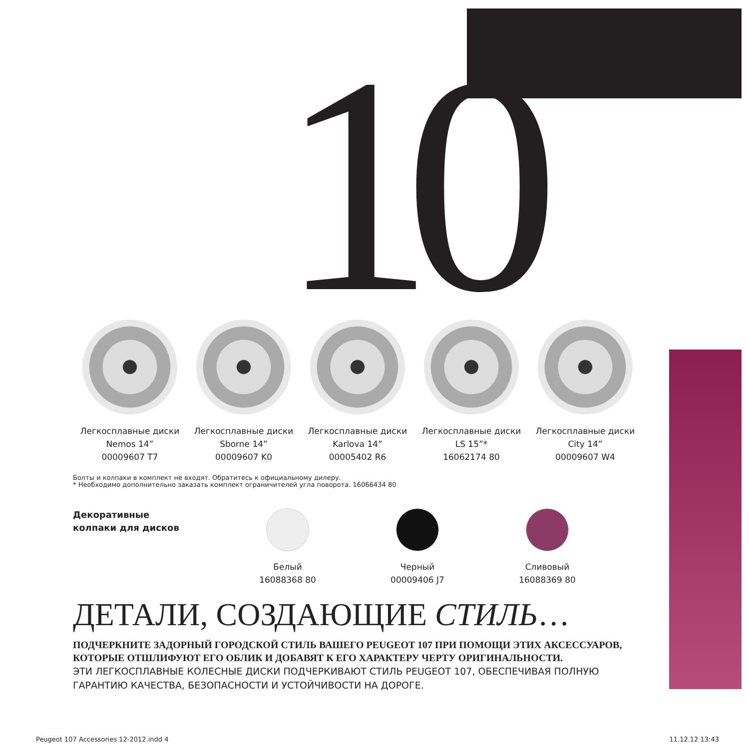10
Легкосплавные диски
Nemos 14”
00009607 T7
Легкосплавные диски
Sborne 14”
00009607 K0
Легкосплавные диски
Karlova 14”
00005402 R6
Легкосплавные диски
LS 15”*
16062174 80
Легкосплавные диски
City 14”
00009607 W4
Болты и колпаки в комплект не входят. Обратитесь к официальному дилеру.
* Необходимо дополнительно заказать комплект ограничителей угла поворота. 16066434 80
Декоративные
колпаки для дисков
Белый
16088368 80
Черный
00009406 J7
Сливовый
16088369 80
ДЕТАЛИ, СОЗДАЮЩИЕ СТИЛЬ…
ПОДЧЕРКНИТЕ ЗАДОРНЫЙ ГОРОДСКОЙ СТИЛЬ ВАШЕГО PEUGEOT 107 ПРИ ПОМОЩИ ЭТИХ АКСЕССУАРОВ, КОТОРЫЕ ОТШЛИФУЮТ ЕГО ОБЛИК И ДОБАВЯТ К ЕГО ХАРАКТЕРУ ЧЕРТУ ОРИГИНАЛЬНОСТИ.
ЭТИ ЛЕГКОСПЛАВНЫЕ КОЛЕСНЫЕ ДИСКИ ПОДЧЕРКИВАЮТ СТИЛЬ PEUGEOT 107, ОБЕСПЕЧИВАЯ ПОЛНУЮ ГАРАНТИЮ КАЧЕСТВА, БЕЗОПАСНОСТИ И УСТОЙЧИВОСТИ НА ДОРОГЕ.
Peugeot 107 Accessories 12-2012.indd 4 11.12.12 13:43